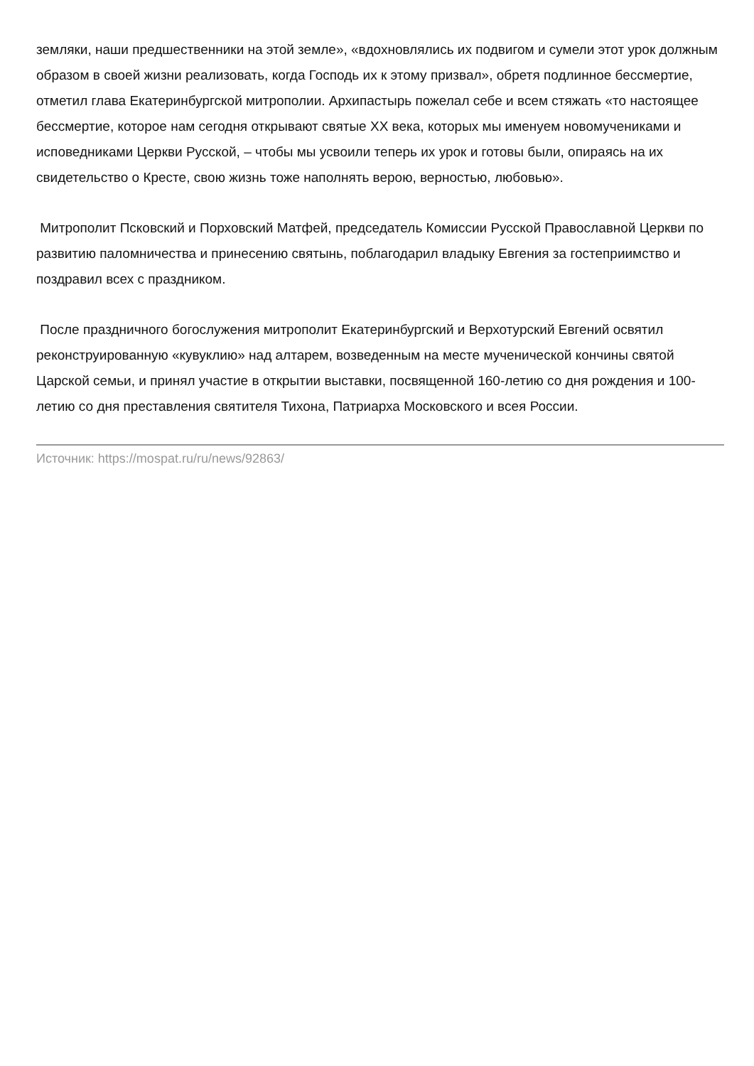земляки, наши предшественники на этой земле», «вдохновлялись их подвигом и сумели этот урок должным образом в своей жизни реализовать, когда Господь их к этому призвал», обретя подлинное бессмертие, отметил глава Екатеринбургской митрополии. Архипастырь пожелал себе и всем стяжать «то настоящее бессмертие, которое нам сегодня открывают святые XX века, которых мы именуем новомучениками и исповедниками Церкви Русской, – чтобы мы усвоили теперь их урок и готовы были, опираясь на их свидетельство о Кресте, свою жизнь тоже наполнять верою, верностью, любовью».
Митрополит Псковский и Порховский Матфей, председатель Комиссии Русской Православной Церкви по развитию паломничества и принесению святынь, поблагодарил владыку Евгения за гостеприимство и поздравил всех с праздником.
После праздничного богослужения митрополит Екатеринбургский и Верхотурский Евгений освятил реконструированную «кувуклию» над алтарем, возведенным на месте мученической кончины святой Царской семьи, и принял участие в открытии выставки, посвященной 160-летию со дня рождения и 100-летию со дня преставления святителя Тихона, Патриарха Московского и всея России.
Источник: https://mospat.ru/ru/news/92863/